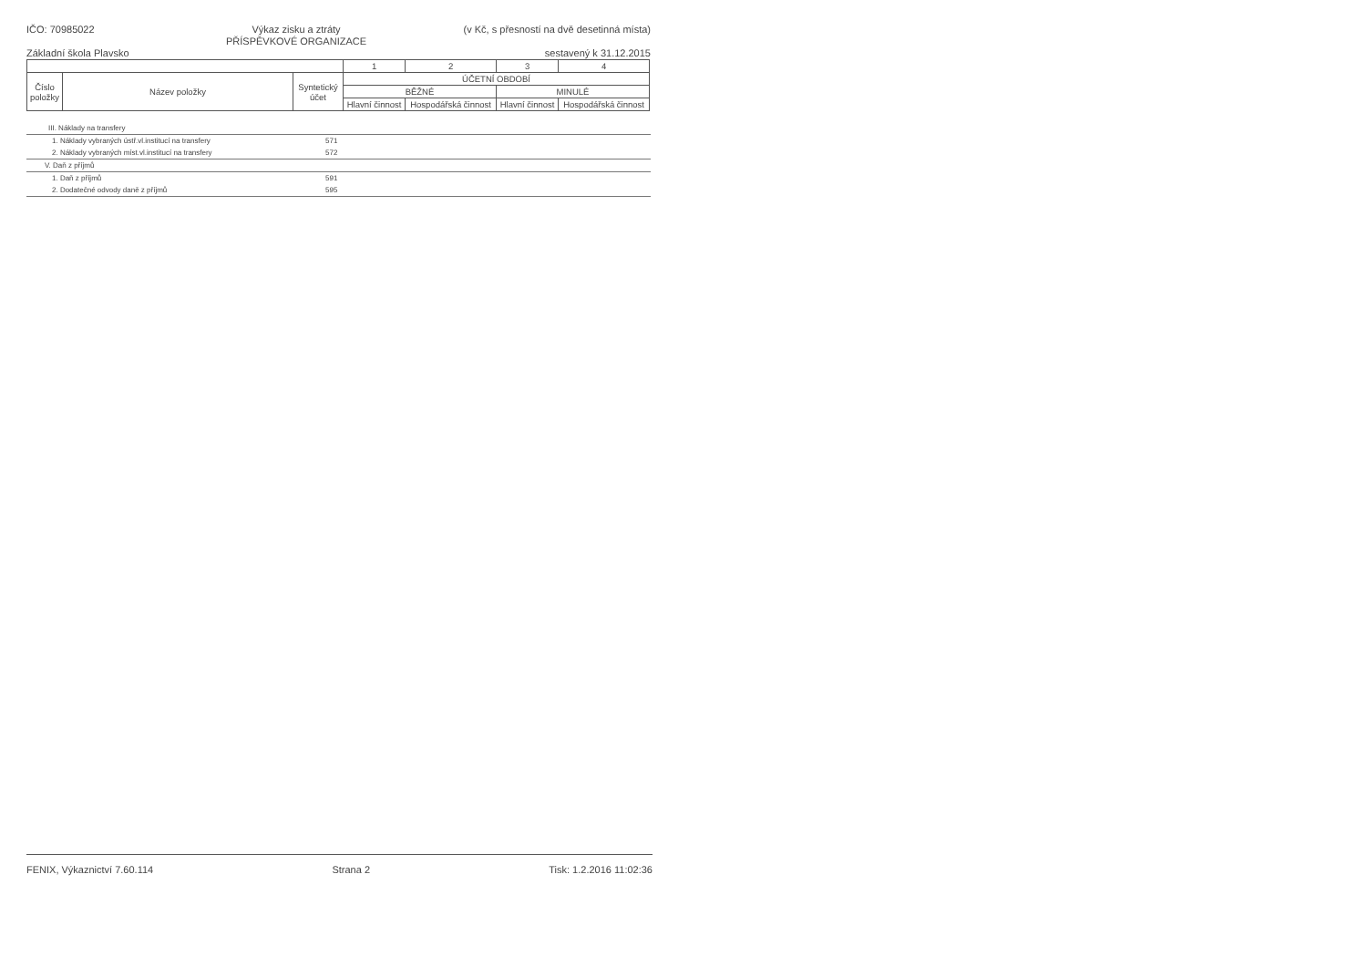IČO: 70985022
Základní škola Plavsko
Výkaz zisku a ztráty
PŘÍSPĚVKOVÉ ORGANIZACE
(v Kč, s přesností na dvě desetinná místa)
sestavený k 31.12.2015
| | | | 1 | 2 | 3 | 4 |
| Číslo položky | Název položky | Syntetický účet | ÚČETNÍ OBDOBÍ | | | |
| | | | BĚŽNÉ | | MINULÉ | |
| | | | Hlavní činnost | Hospodářská činnost | Hlavní činnost | Hospodářská činnost |
| III. Náklady na transfery | | |
| 1. Náklady vybraných ústř.vl.institucí na transfery | 571 | |
| 2. Náklady vybraných míst.vl.institucí na transfery | 572 | |
| V. Daň z příjmů | | |
| 1. Daň z příjmů | 591 | |
| 2. Dodatečné odvody daně z příjmů | 595 | |
FENIX, Výkaznictví 7.60.114 Strana 2 Tisk: 1.2.2016 11:02:36